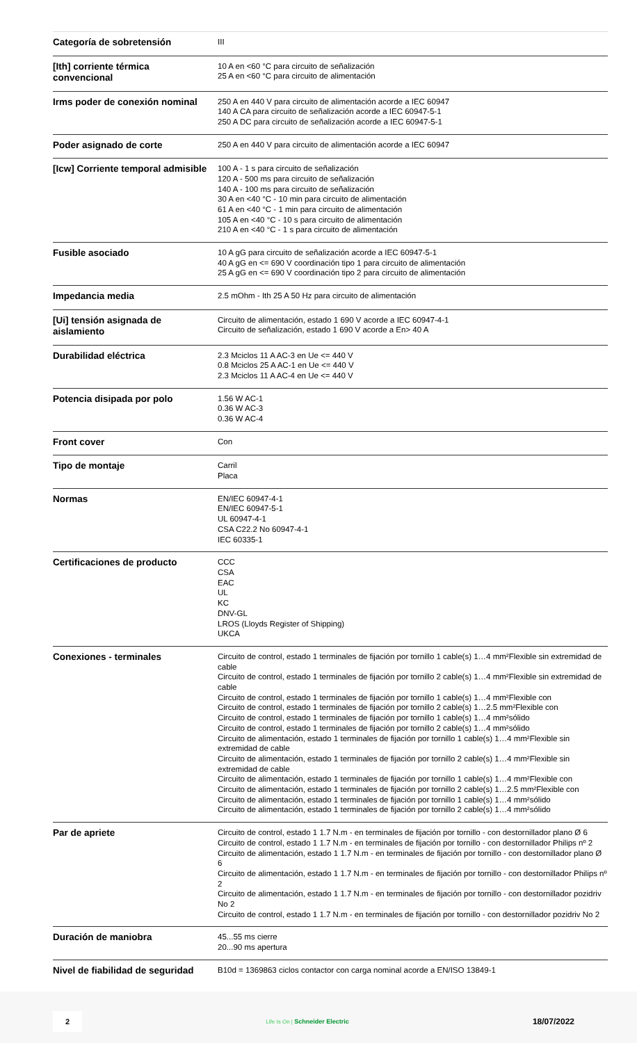| Categoría de sobretensión | III |
| [Ith] corriente térmica convencional | 10 A en <60 °C para circuito de señalización 25 A en <60 °C para circuito de alimentación |
| Irms poder de conexión nominal | 250 A en 440 V para circuito de alimentación acorde a IEC 60947 140 A CA para circuito de señalización acorde a IEC 60947-5-1 250 A DC para circuito de señalización acorde a IEC 60947-5-1 |
| Poder asignado de corte | 250 A en 440 V para circuito de alimentación acorde a IEC 60947 |
| [Icw] Corriente temporal admisible | 100 A - 1 s para circuito de señalización 120 A - 500 ms para circuito de señalización 140 A - 100 ms para circuito de señalización 30 A en <40 °C - 10 min para circuito de alimentación 61 A en <40 °C - 1 min para circuito de alimentación 105 A en <40 °C - 10 s para circuito de alimentación 210 A en <40 °C - 1 s para circuito de alimentación |
| Fusible asociado | 10 A gG para circuito de señalización acorde a IEC 60947-5-1 40 A gG en <= 690 V coordinación tipo 1 para circuito de alimentación 25 A gG en <= 690 V coordinación tipo 2 para circuito de alimentación |
| Impedancia media | 2.5 mOhm - Ith 25 A 50 Hz para circuito de alimentación |
| [Ui] tensión asignada de aislamiento | Circuito de alimentación, estado 1 690 V acorde a IEC 60947-4-1 Circuito de señalización, estado 1 690 V acorde a En> 40 A |
| Durabilidad eléctrica | 2.3 Mciclos 11 A AC-3 en Ue <= 440 V 0.8 Mciclos 25 A AC-1 en Ue <= 440 V 2.3 Mciclos 11 A AC-4 en Ue <= 440 V |
| Potencia disipada por polo | 1.56 W AC-1 0.36 W AC-3 0.36 W AC-4 |
| Front cover | Con |
| Tipo de montaje | Carril Placa |
| Normas | EN/IEC 60947-4-1 EN/IEC 60947-5-1 UL 60947-4-1 CSA C22.2 No 60947-4-1 IEC 60335-1 |
| Certificaciones de producto | CCC CSA EAC UL KC DNV-GL LROS (Lloyds Register of Shipping) UKCA |
| Conexiones - terminales | Circuito de control, estado 1 terminales de fijación por tornillo 1 cable(s) 1…4 mm²Flexible sin extremidad de cable Circuito de control, estado 1 terminales de fijación por tornillo 2 cable(s) 1…4 mm²Flexible sin extremidad de cable Circuito de control, estado 1 terminales de fijación por tornillo 1 cable(s) 1…4 mm²Flexible con Circuito de control, estado 1 terminales de fijación por tornillo 2 cable(s) 1…2.5 mm²Flexible con Circuito de control, estado 1 terminales de fijación por tornillo 1 cable(s) 1…4 mm²sólido Circuito de control, estado 1 terminales de fijación por tornillo 2 cable(s) 1…4 mm²sólido Circuito de alimentación, estado 1 terminales de fijación por tornillo 1 cable(s) 1…4 mm²Flexible sin extremidad de cable Circuito de alimentación, estado 1 terminales de fijación por tornillo 2 cable(s) 1…4 mm²Flexible sin extremidad de cable Circuito de alimentación, estado 1 terminales de fijación por tornillo 1 cable(s) 1…4 mm²Flexible con Circuito de alimentación, estado 1 terminales de fijación por tornillo 2 cable(s) 1…2.5 mm²Flexible con Circuito de alimentación, estado 1 terminales de fijación por tornillo 1 cable(s) 1…4 mm²sólido Circuito de alimentación, estado 1 terminales de fijación por tornillo 2 cable(s) 1…4 mm²sólido |
| Par de apriete | Circuito de control, estado 1 1.7 N.m - en terminales de fijación por tornillo - con destornillador plano Ø 6 Circuito de control, estado 1 1.7 N.m - en terminales de fijación por tornillo - con destornillador Philips nº 2 Circuito de alimentación, estado 1 1.7 N.m - en terminales de fijación por tornillo - con destornillador plano Ø 6 Circuito de alimentación, estado 1 1.7 N.m - en terminales de fijación por tornillo - con destornillador Philips nº 2 Circuito de alimentación, estado 1 1.7 N.m - en terminales de fijación por tornillo - con destornillador pozidriv No 2 Circuito de control, estado 1 1.7 N.m - en terminales de fijación por tornillo - con destornillador pozidriv No 2 |
| Duración de maniobra | 45...55 ms cierre 20...90 ms apertura |
| Nivel de fiabilidad de seguridad | B10d = 1369863 ciclos contactor con carga nominal acorde a EN/ISO 13849-1 |
2 Life Is On | Schneider Electric 18/07/2022